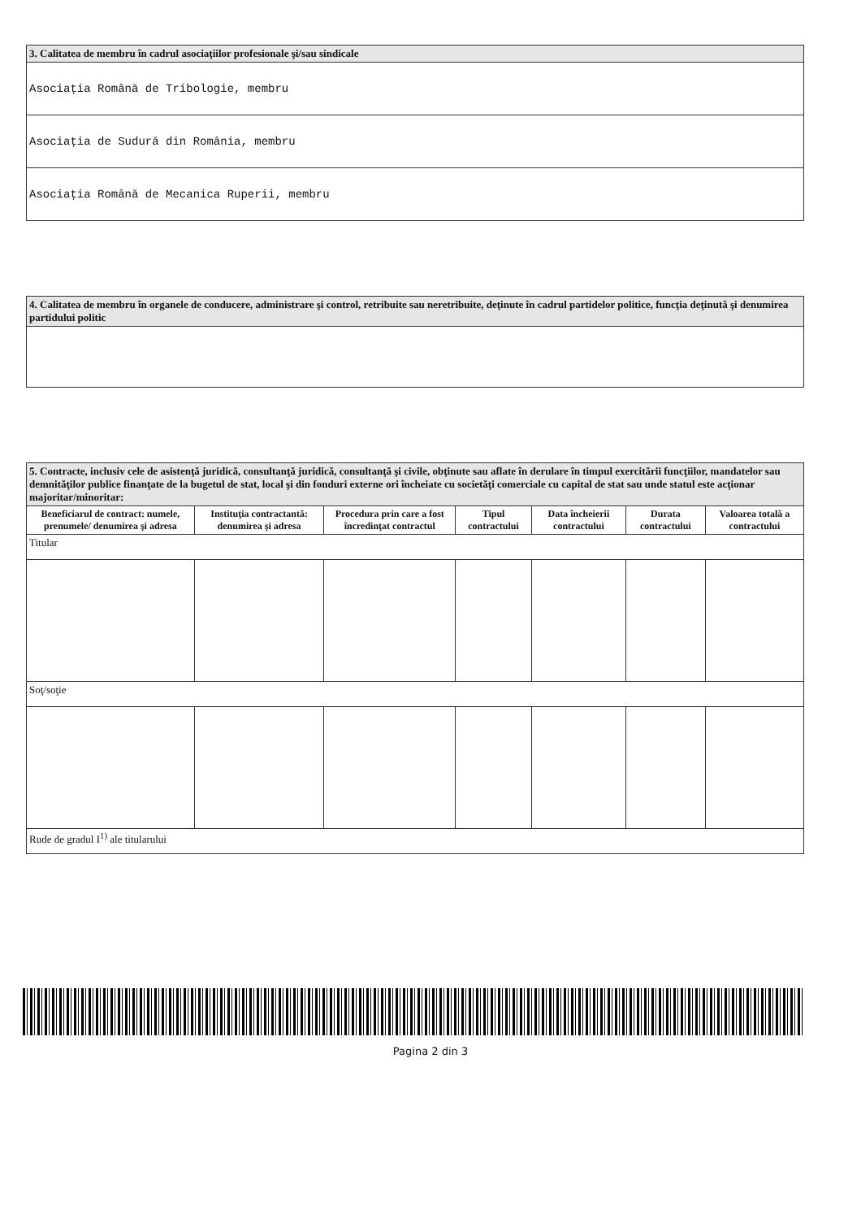| 3. Calitatea de membru în cadrul asociaţiilor profesionale şi/sau sindicale |
| --- |
| Asociaţia Română de Tribologie, membru |
| Asociaţia de Sudură din România, membru |
| Asociaţia Română de Mecanica Ruperii, membru |
| 4. Calitatea de membru în organele de conducere, administrare şi control, retribuite sau neretribuite, deţinute în cadrul partidelor politice, funcţia deţinută şi denumirea partidului politic |
| --- |
| 5. Contracte, inclusiv cele de asistenţă juridică, consultanţă juridică, consultanţă şi civile, obţinute sau aflate în derulare în timpul exercitării funcţiilor, mandatelor sau demnităţilor publice finanţate de la bugetul de stat, local şi din fonduri externe ori încheiate cu societăţi comerciale cu capital de stat sau unde statul este acţionar majoritar/minoritar: | | | | | | |
| --- | --- | --- | --- | --- | --- | --- |
| Beneficiarul de contract: numele, prenumele/ denumirea şi adresa | Instituţia contractantă: denumirea şi adresa | Procedura prin care a fost încredinţat contractul | Tipul contractului | Data încheierii contractului | Durata contractului | Valoarea totală a contractului |
| Titular | | | | | | |
| Soţ/soţie | | | | | | |
| Rude de gradul I<sup>1)</sup> ale titularului | | | | | | |
Pagina 2 din 3